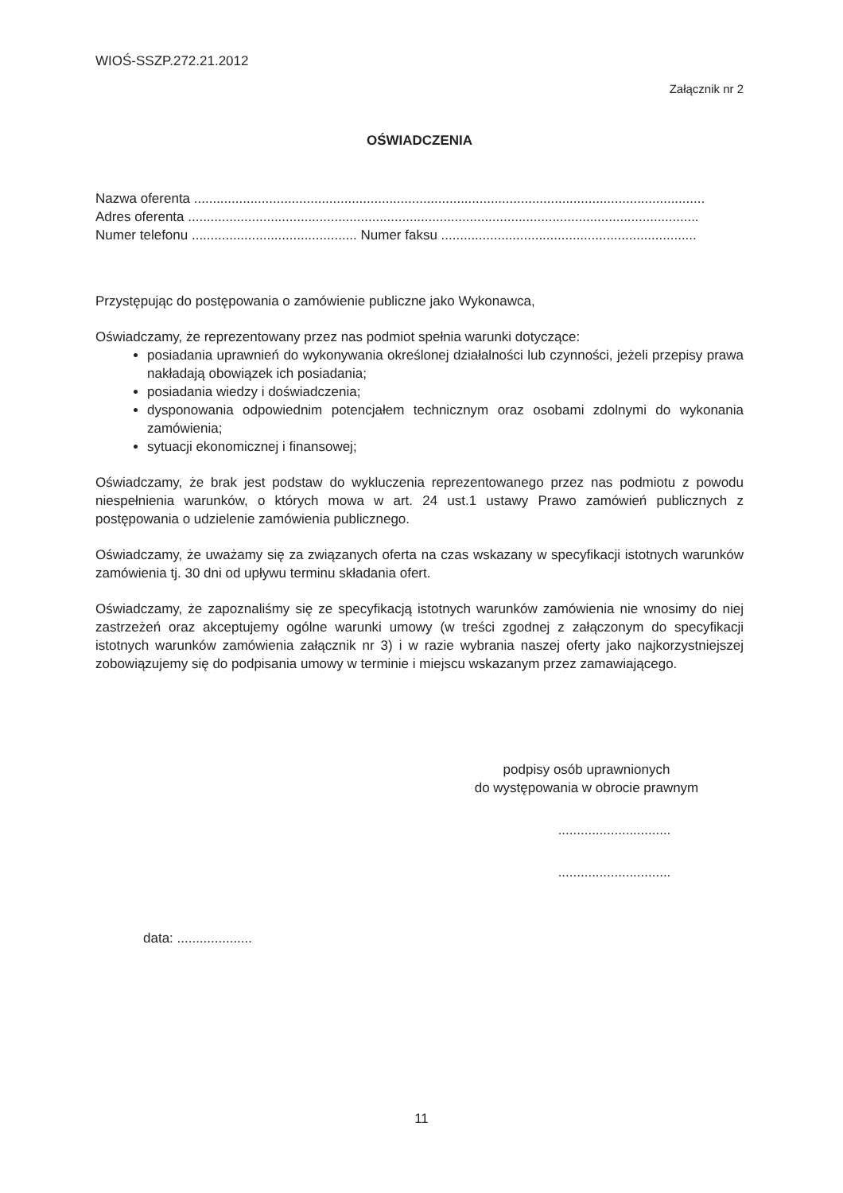WIOŚ-SSZP.272.21.2012
Załącznik nr 2
OŚWIADCZENIA
Nazwa oferenta ........................................................................................................................................
Adres oferenta ........................................................................................................................................
Numer telefonu ............................................ Numer faksu ....................................................................
Przystępując do postępowania o zamówienie publiczne jako Wykonawca,
Oświadczamy, że reprezentowany przez nas podmiot spełnia warunki dotyczące:
posiadania uprawnień do wykonywania określonej działalności lub czynności, jeżeli przepisy prawa nakładają obowiązek ich posiadania;
posiadania wiedzy i doświadczenia;
dysponowania odpowiednim potencjałem technicznym oraz osobami zdolnymi do wykonania zamówienia;
sytuacji ekonomicznej i finansowej;
Oświadczamy, że brak jest podstaw do wykluczenia reprezentowanego przez nas podmiotu z powodu niespełnienia warunków, o których mowa w art. 24 ust.1 ustawy Prawo zamówień publicznych z postępowania o udzielenie zamówienia publicznego.
Oświadczamy, że uważamy się za związanych oferta na czas wskazany w specyfikacji istotnych warunków zamówienia tj. 30 dni od upływu terminu składania ofert.
Oświadczamy, że zapoznaliśmy się ze specyfikacją istotnych warunków zamówienia nie wnosimy do niej zastrzeżeń oraz akceptujemy ogólne warunki umowy (w treści zgodnej z załączonym do specyfikacji istotnych warunków zamówienia załącznik nr 3) i w razie wybrania naszej oferty jako najkorzystniejszej zobowiązujemy się do podpisania umowy w terminie i miejscu wskazanym przez zamawiającego.
podpisy osób uprawnionych
do występowania w obrocie prawnym
..............................
..............................
data: ....................
11